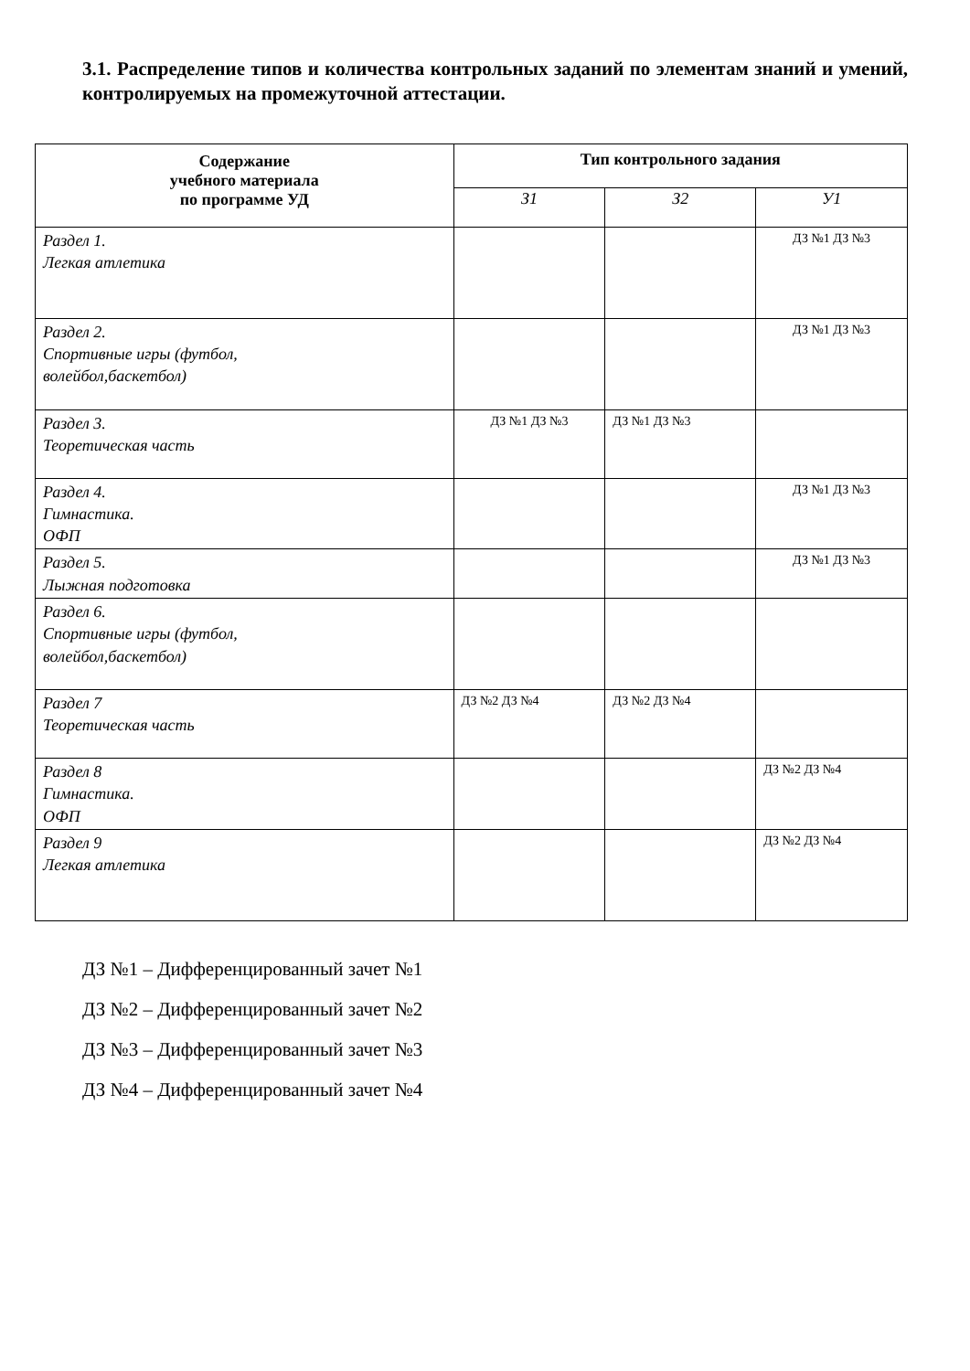3.1. Распределение типов и количества контрольных заданий по элементам знаний и умений, контролируемых на промежуточной аттестации.
| Содержание учебного материала по программе УД | Тип контрольного задания | | |
| --- | --- | --- | --- |
| | З1 | З2 | У1 |
| Раздел 1. Легкая атлетика | | | ДЗ №1 ДЗ №3 |
| Раздел 2. Спортивные игры (футбол, волейбол,баскетбол) | | | ДЗ №1 ДЗ №3 |
| Раздел 3. Теоретическая часть | ДЗ №1 ДЗ №3 | ДЗ №1 ДЗ №3 | |
| Раздел 4. Гимнастика. ОФП | | | ДЗ №1 ДЗ №3 |
| Раздел 5. Лыжная подготовка | | | ДЗ №1 ДЗ №3 |
| Раздел 6. Спортивные игры (футбол, волейбол,баскетбол) | | | |
| Раздел 7 Теоретическая часть | ДЗ №2 ДЗ №4 | ДЗ №2 ДЗ №4 | |
| Раздел 8 Гимнастика. ОФП | | | ДЗ №2 ДЗ №4 |
| Раздел 9 Легкая атлетика | | | ДЗ №2 ДЗ №4 |
ДЗ №1 – Дифференцированный зачет №1
ДЗ №2 – Дифференцированный зачет №2
ДЗ №3 – Дифференцированный зачет №3
ДЗ №4 – Дифференцированный зачет №4